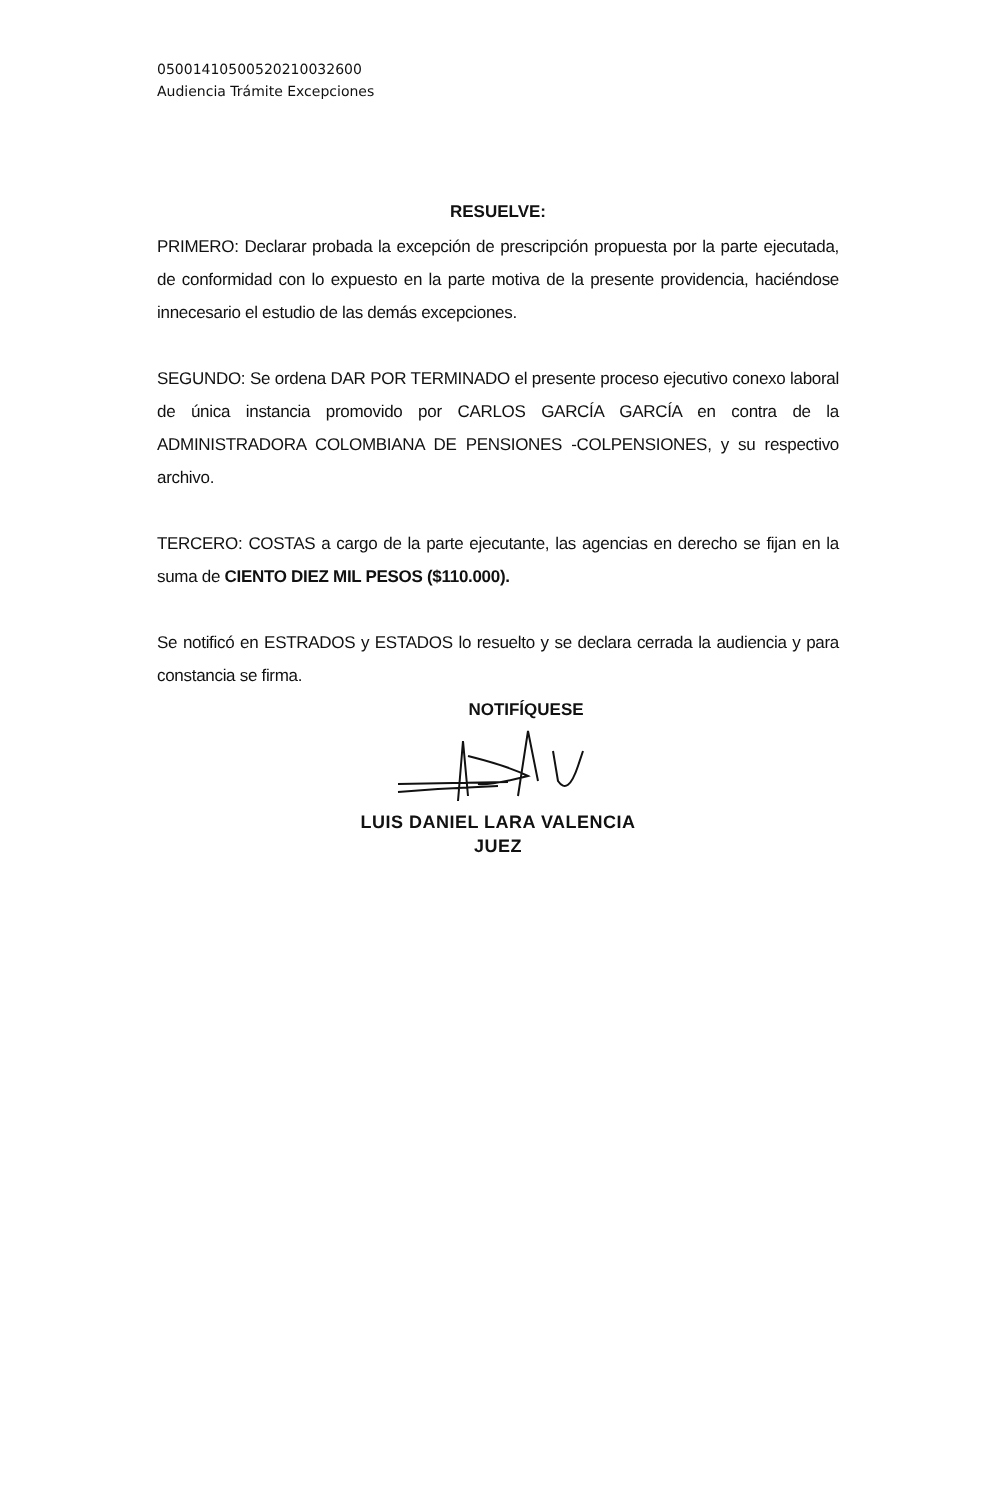05001410500520210032600
Audiencia Trámite Excepciones
RESUELVE:
PRIMERO: Declarar probada la excepción de prescripción propuesta por la parte ejecutada, de conformidad con lo expuesto en la parte motiva de la presente providencia, haciéndose innecesario el estudio de las demás excepciones.
SEGUNDO: Se ordena DAR POR TERMINADO el presente proceso ejecutivo conexo laboral de única instancia promovido por CARLOS GARCÍA GARCÍA en contra de la ADMINISTRADORA COLOMBIANA DE PENSIONES -COLPENSIONES, y su respectivo archivo.
TERCERO: COSTAS a cargo de la parte ejecutante, las agencias en derecho se fijan en la suma de CIENTO DIEZ MIL PESOS ($110.000).
Se notificó en ESTRADOS y ESTADOS lo resuelto y se declara cerrada la audiencia y para constancia se firma.
NOTIFÍQUESE
LUIS DANIEL LARA VALENCIA
JUEZ